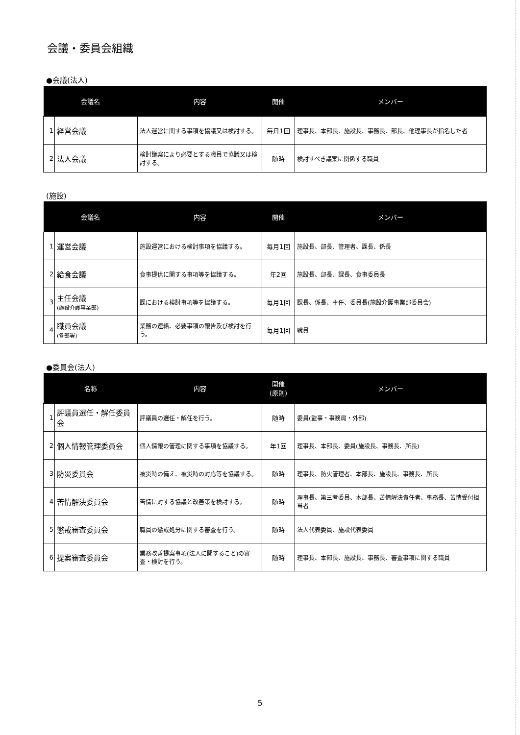会議・委員会組織
●会議(法人)
| 会議名 | | 内容 | 開催 | メンバー |
| --- | --- | --- | --- | --- |
| 1 | 経営会議 | 法人運営に関する事項を協議又は検討する。 | 毎月1回 | 理事長、本部長、施設長、事務長、部長、他理事長が指名した者 |
| 2 | 法人会議 | 検討議案により必要とする職員で協議又は検討する。 | 随時 | 検討すべき議案に関係する職員 |
(施設)
| 会議名 | | 内容 | 開催 | メンバー |
| --- | --- | --- | --- | --- |
| 1 | 運営会議 | 施設運営における検討事項を協議する。 | 毎月1回 | 施設長、部長、管理者、課長、係長 |
| 2 | 給食会議 | 食事提供に関する事項等を協議する。 | 年2回 | 施設長、部長、課長、食事委員長 |
| 3 | 主任会議 (施設介護事業部) | 課における検討事項等を協議する。 | 毎月1回 | 課長、係長、主任、委員長(施設介護事業部委員会) |
| 4 | 職員会議 (各部署) | 業務の連絡、必要事項の報告及び検討を行う。 | 毎月1回 | 職員 |
●委員会(法人)
| 名称 | | 内容 | 開催 (原則) | メンバー |
| --- | --- | --- | --- | --- |
| 1 | 評議員選任・解任委員会 | 評議員の選任・解任を行う。 | 随時 | 委員(監事・事務局・外部) |
| 2 | 個人情報管理委員会 | 個人情報の管理に関する事項を協議する。 | 年1回 | 理事長、本部長、委員(施設長、事務長、所長) |
| 3 | 防災委員会 | 被災時の備え、被災時の対応等を協議する。 | 随時 | 理事長、防火管理者、本部長、施設長、事務長、所長 |
| 4 | 苦情解決委員会 | 苦情に対する協議と改善策を検討する。 | 随時 | 理事長、第三者委員、本部長、苦情解決責任者、事務長、苦情受付担当者 |
| 5 | 懲戒審査委員会 | 職員の懲戒処分に関する審査を行う。 | 随時 | 法人代表委員、施設代表委員 |
| 6 | 提案審査委員会 | 業務改善提案事項(法人に関すること)の審査・検討を行う。 | 随時 | 理事長、本部長、施設長、事務長、審査事項に関する職員 |
5